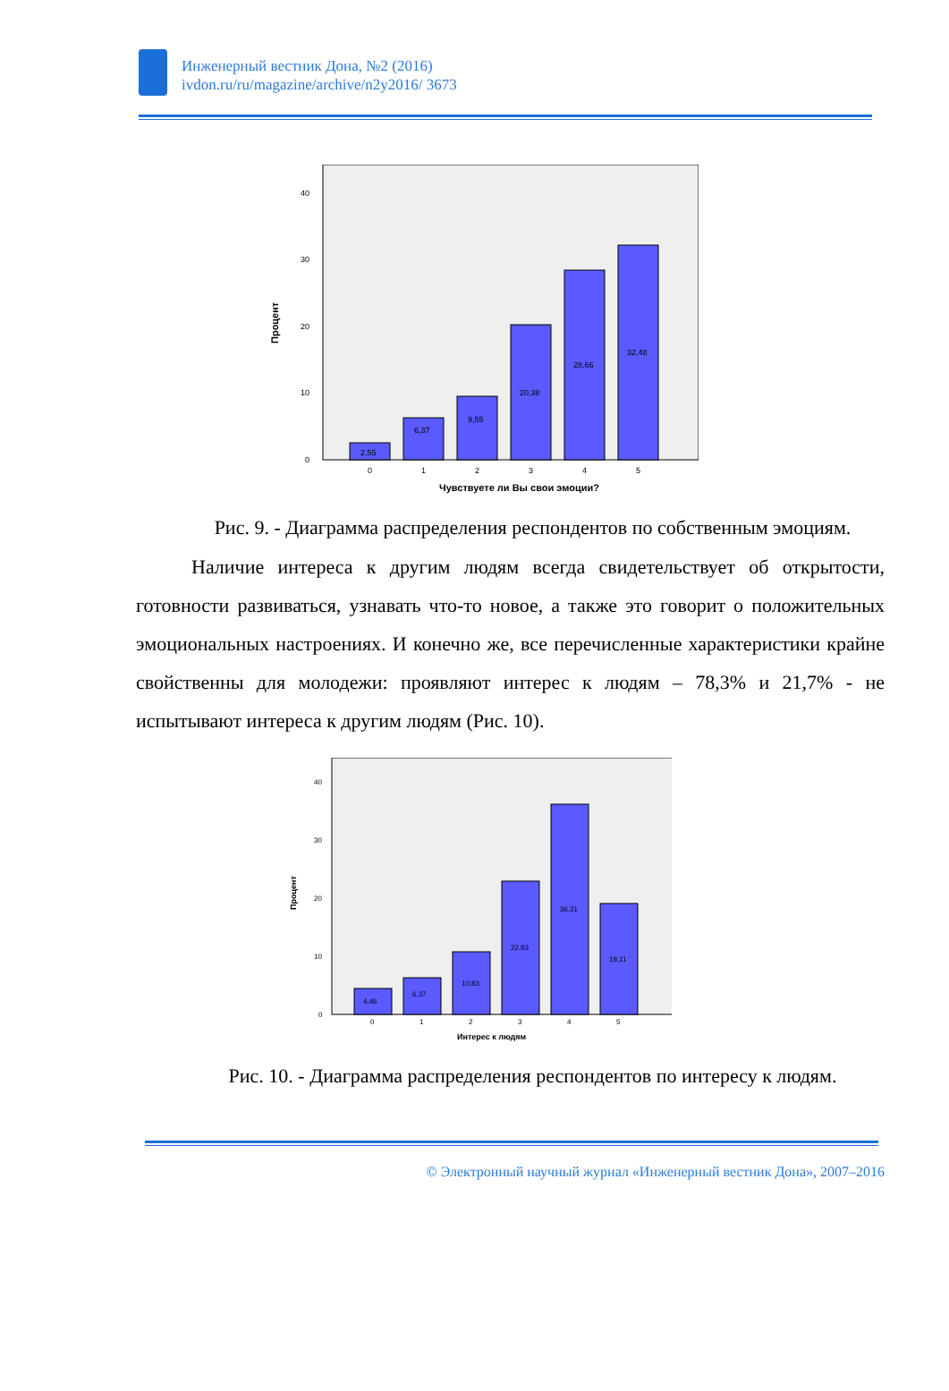Инженерный вестник Дона, №2 (2016)
ivdon.ru/ru/magazine/archive/n2y2016/ 3673
Процент
0
10
20
30
40
2,55
6,37
9,55
20,38
28,66
32,48
0
1
2
3
4
5
Чувствуете ли Вы свои эмоции?
Рис. 9. - Диаграмма распределения респондентов по собственным эмоциям.
Наличие интереса к другим людям всегда свидетельствует об открытости, готовности развиваться, узнавать что-то новое, а также это говорит о положительных эмоциональных настроениях. И конечно же, все перечисленные характеристики крайне свойственны для молодежи: проявляют интерес к людям – 78,3% и 21,7% - не испытывают интереса к другим людям (Рис. 10).
Процент
0
10
20
30
40
4,46
6,37
10,83
22,93
36,31
19,11
0
1
2
3
4
5
Интерес к людям
Рис. 10. - Диаграмма распределения респондентов по интересу к людям.
© Электронный научный журнал «Инженерный вестник Дона», 2007–2016